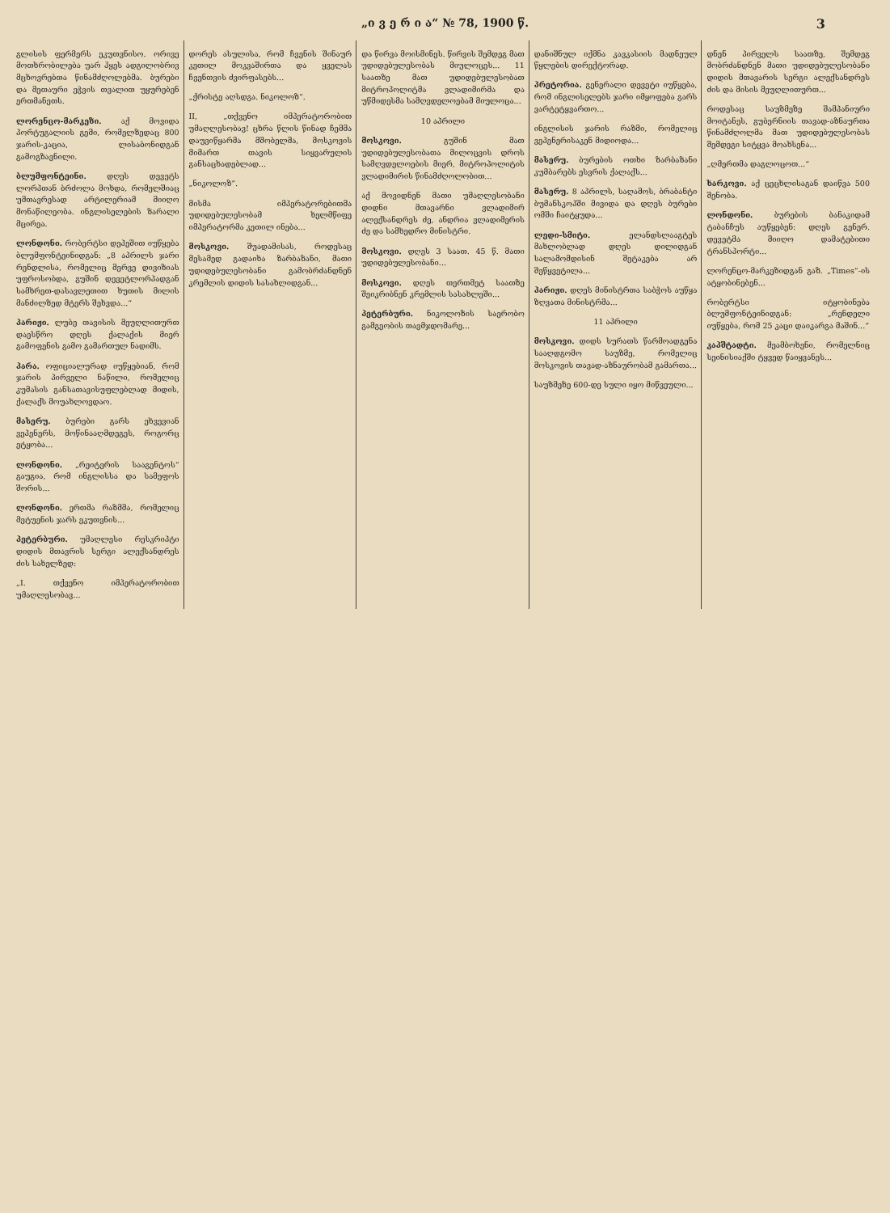„ი ვ ე რ ი ა“ № 78, 1900 წ. 3
გლისის ფერმერს ეკუთვნისო. ორივე მოთხრობილება უარ ჰყეს ადგილობრივ მცხოვრებთა წინამძღოლებმა. ბურები და მეთაური ეჭვის თვალით უყურებენ ერთმანეთს.
ლორენცო-მარკეზი. აქ მოვიდა პორტუგალიის გემი, რომელზედაც 800 ჯარის-კაცია, ლისაბონიდგან გამოგზავნილი.
ბლუმფონტეინი. დღეს დევეტს ლორპთან ბრძოლა მოხდა, რომელშიაც უმთავრესად არტილერიამ მიიღო მონაწილეობა. ინგლისელების ზარალი მცირეა.
ლონდონი. რობერტსი დეპეშით იუწყება ბლუმფონტეინიდგან: „8 აპრილს ჯარი რენდლისა, რომელიც მერვე დივიზიას უფროსობდა, გუშინ დევეტლორპადგან სამხრეთ-დასავლეთით ხუთის მილის მანძილზედ მტერს შეხვდა...“
პარიჟი. ლუბე თავისის მეუღლითურთ დაესწრო დღეს ქალაქის მიერ გამოფენის გამო გამართულ ნადიმს.
პარა. ოფიციალურად იუწყებიან, რომ ჯარის პირველი ნაწილი, რომელიც კუმასის განსათავისუფლებლად მიდის, ქალაქს მოუახლოვდაო.
მასერუ. ბურები გარს ეხვევიან ვეპენერს, მოწინააღმდეგეს, როგორც ეტყობა...
ლონდონი. „რეიტერის სააგენტოს“ გაუგია, რომ ინგლისსა და სამეფოს შორის...
ლონდონი. ერთმა რაზმმა, რომელიც მეტუენის ჯარს ეკუთვნის...
პეტერბური. უმაღლესი რესკრიპტი დიდის მთავრის სერგი ალექსანდრეს ძის სახელზედ:
„I. თქვენო იმპერატორობით უმაღლესობავ...
დორეს ასულისა, რომ ჩვენის შინაურ კეთილ მოკვაშირთა და ყველას ჩვენთვის ძვირფასებს...
„ქრისტე აღსდგა. ნიკოლოზ“.
II, „თქვენო იმპერატორობით უმაღლესობავ! ცხრა წლის წინად ჩემმა დაუვიწყარმა მშობელმა, მოსკოვის მიმართ თავის სიყვარულის განსაცხადებლად...
„ნიკოლოზ“.
მისმა იმპერატორებითმა უდიდებულესობამ ხელმწიფე იმპერატორმა კეთილ ინება...
მოსკოვი. შუადამისას, როდესაც მესამედ გადაიხა ზარბაზანი, მათი უდიდებულესობანი გამობრძანდნენ კრემლის დიდის სასახლიდგან...
და წირვა მოისმინეს. წირვის შემდეგ მათ უდიდებულესობას მიულოცეს... 11 საათზე მათ უდიდებულესობათ მიტროპოლიტმა ვლადიმირმა და უწმიდესმა სამღვდელოებამ მიულოცა...
10 აპრილი
მოსკოვი. გუშინ მათ უდიდებულესობათა მილოცვის დროს სამღვდელოების მიერ, მიტროპოლიტის ვლადიმირის წინამძღოლობით...
აქ მოვიდნენ მათი უმაღლესობანი დიდნი მთავარნი ვლადიმირ ალექსანდრეს ძე, ანდრია ვლადიმერის ძე და სამხედრო მინისტრი.
მოსკოვი. დღეს 3 საათ. 45 წ. მათი უდიდებულესობანი...
მოსკოვი. დღეს თერთმეტ საათზე შეიკრიბნენ კრემლის სასახლეში...
პეტერბური. ნიკოლოზის საერობო გამგეობის თავმჯდომარე...
დანიშნულ იქმნა კავკასიის მადნეულ წყლების დირექტორად.
პრეტორია. გენერალი დევეტი იუწყება, რომ ინგლისელებს ჯარი იმყოფება გარს ვარტეტყვართო...
ინგლისის ჯარის რაზმი, რომელიც ვეპენერისაკენ მიდიოდა...
მასერუ. ბურების ოთხი ზარბაზანი კუმბარებს ესვრის ქალაქს...
მასერუ. 8 აპრილს, საღამოს, ბრაბანტი ბუმანსკოპში მივიდა და დღეს ბურები ომში ჩაიტყუდა...
ლედი-სმიტი. ელანდსლააგტეს მახლობლად დღეს დილიდგან სალამომდისინ შეტაკება არ შეწყვეტილა...
პარიჟი. დღეს მინისტრთა საბჭოს აუწყა ზღვათა მინისტრმა...
11 აპრილი
მოსკოვი. დიდს სურათს წარმოადგენა სააღდგომო საუზმე, რომელიც მოსკოვის თავად-აზნაურობამ გამართა...
საუზმეზე 600-დე სული იყო მიწვეული...
დნენ პირველს საათზე, შემდეგ მობრძანდნენ მათი უდიდებულესობანი დიდის მთავარის სერგი ალექსანდრეს ძის და მისის მეუღლითურთ...
როდესაც საუზმეზე შამპანიური მოიტანეს, გუბერნიის თავად-აზნაურთა წინამძღოლმა მათ უდიდებულესობას შემდეგი სიტყვა მოახსენა...
„ღმერთმა დაგლოცოთ...“
ხარკოვი. აქ ცეცხლისაგან დაიწვა 500 შენობა.
ლონდონი. ბურების ბანაკიდამ ტაბანჩუს აუწყებენ: დღეს გენერ. დევეტმა მიიღო დამატებითი ტრანსპორტი...
ლორენცო-მარკეზიდგან გაზ. „Times“-ის ატყობინებენ...
რობერტსი იტყობინება ბლუმფონტეინიდგან: „რენდელი იუწყება, რომ 25 კაცი დაიკარგა მაშინ...“
კაპშტადტი. მეამბოხენი, რომელნიც სეინისიაქში ტყვედ წაიყვანეს...